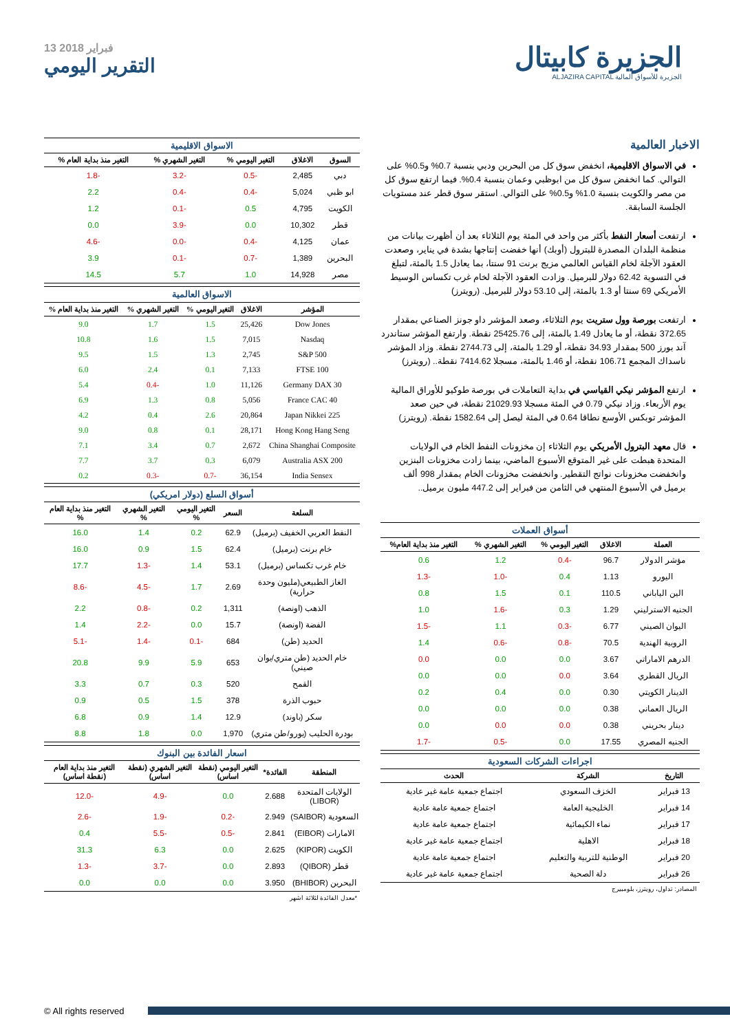13 فبراير 2018
التقرير اليومي
الجزيرة كابيتال
ALJAZIRA CAPITAL الجزيرة للأسواق المالية
الاسواق الاقليمية
| السوق | الاغلاق | التغير اليومي % | التغير الشهري % | التغير منذ بداية العام % |
| --- | --- | --- | --- | --- |
| دبي | 2,485 | -0.5 | -3.2 | -1.8 |
| ابو ظبي | 5,024 | -0.4 | -0.4 | 2.2 |
| الكويت | 4,795 | 0.5 | -0.1 | 1.2 |
| قطر | 10,302 | 0.0 | -3.9 | 0.0 |
| عمان | 4,125 | -0.4 | -0.0 | -4.6 |
| البحرين | 1,389 | -0.7 | -0.1 | 3.9 |
| مصر | 14,928 | 1.0 | 5.7 | 14.5 |
الاسواق العالمية
| المؤشر | الاغلاق | التغير اليومي % | التغير الشهري % | التغير منذ بداية العام % |
| --- | --- | --- | --- | --- |
| Dow Jones | 25,426 | 1.5 | 1.7 | 9.0 |
| Nasdaq | 7,015 | 1.5 | 1.6 | 10.8 |
| S&P 500 | 2,745 | 1.3 | 1.5 | 9.5 |
| FTSE 100 | 7,133 | 0.1 | 2.4 | 6.0 |
| Germany DAX 30 | 11,126 | 1.0 | -0.4 | 5.4 |
| France CAC 40 | 5,056 | 0.8 | 1.3 | 6.9 |
| Japan Nikkei 225 | 20,864 | 2.6 | 0.4 | 4.2 |
| Hong Kong Hang Seng | 28,171 | 0.1 | 0.8 | 9.0 |
| China Shanghai Composite | 2,672 | 0.7 | 3.4 | 7.1 |
| Australia ASX 200 | 6,079 | 0.3 | 3.7 | 7.7 |
| India Sensex | 36,154 | -0.7 | -0.3 | 0.2 |
أسواق السلع (دولار امريكي)
| السلعة | السعر | التغير اليومي % | التغير الشهري % | التغير منذ بداية العام % |
| --- | --- | --- | --- | --- |
| النفط العربي الخفيف (برميل) | 62.9 | 0.2 | 1.4 | 16.0 |
| خام برنت (برميل) | 62.4 | 1.5 | 0.9 | 16.0 |
| خام غرب تكساس (برميل) | 53.1 | 1.4 | -1.3 | 17.7 |
| الغاز الطبيعي(مليون وحدة حرارية) | 2.69 | 1.7 | -4.5 | -8.6 |
| الذهب (اونصة) | 1,311 | 0.2 | -0.8 | 2.2 |
| الفضة (اونصة) | 15.7 | 0.0 | -2.2 | 1.4 |
| الحديد (طن) | 684 | -0.1 | -1.4 | -5.1 |
| خام الحديد (طن متري/يوان صيني) | 653 | 5.9 | 9.9 | 20.8 |
| القمح | 520 | 0.3 | 0.7 | 3.3 |
| حبوب الذرة | 378 | 1.5 | 0.5 | 0.9 |
| سكر (باوند) | 12.9 | 1.4 | 0.9 | 6.8 |
| بودرة الحليب (يورو/طن متري) | 1,970 | 0.0 | 1.8 | 8.8 |
اسعار الفائدة بين البنوك
| المنطقة | الفائدة* | التغير اليومي (نقطة اساس) | التغير الشهري (نقطة اساس) | التغير منذ بداية العام (نقطة اساس) |
| --- | --- | --- | --- | --- |
| الولايات المتحدة (LIBOR) | 2.688 | 0.0 | -4.9 | -12.0 |
| السعودية (SAIBOR) | 2.949 | -0.2 | -1.9 | -2.6 |
| الامارات (EIBOR) | 2.841 | -0.5 | -5.5 | 0.4 |
| الكويت (KIPOR) | 2.625 | 0.0 | 6.3 | 31.3 |
| قطر (QIBOR) | 2.893 | 0.0 | -3.7 | -1.3 |
| البحرين (BHIBOR) | 3.950 | 0.0 | 0.0 | 0.0 |
*معدل الفائدة لثلاثة اشهر
الاخبار العالمية
في الاسواق الاقليمية، انخفض سوق كل من البحرين ودبي بنسبة 0.7% و0.5% على التوالي. كما انخفض سوق كل من ابوظبي وعمان بنسبة 0.4%. فيما ارتفع سوق كل من مصر والكويت بنسبة 1.0% و0.5% على التوالي. استقر سوق قطر عند مستويات الجلسة السابقة.
ارتفعت أسعار النفط بأكثر من واحد في المئة يوم الثلاثاء بعد أن أظهرت بيانات من منظمة البلدان المصدرة للبترول (أوبك) أنها خفضت إنتاجها بشدة في يناير، وصعدت العقود الآجلة لخام القياس العالمي مزيج برنت 91 سنتا، بما يعادل 1.5 بالمئة، لتبلغ في التسوية 62.42 دولار للبرميل. وزادت العقود الآجلة لخام غرب تكساس الوسيط الأمريكي 69 سنتا أو 1.3 بالمئة، إلى 53.10 دولار للبرميل. (رويترز)
ارتفعت بورصة وول ستريت يوم الثلاثاء، وصعد المؤشر داو جونز الصناعي بمقدار 372.65 نقطة، أو ما يعادل 1.49 بالمئة، إلى 25425.76 نقطة. وارتفع المؤشر ستاندرد آند بورز 500 بمقدار 34.93 نقطة، أو 1.29 بالمئة، إلى 2744.73 نقطة. وزاد المؤشر ناسداك المجمع 106.71 نقطة، أو 1.46 بالمئة، مسجلا 7414.62 نقطة.. (رويترز)
ارتفع المؤشر نيكي القياسي في بداية التعاملات في بورصة طوكيو للأوراق المالية يوم الأربعاء. وزاد نيكي 0.79 في المئة مسجلا 21029.93 نقطة، في حين صعد المؤشر توبكس الأوسع نطاقا 0.64 في المئة ليصل إلى 1582.64 نقطة. (رويترز)
قال معهد البترول الأمريكي يوم الثلاثاء إن مخزونات النفط الخام في الولايات المتحدة هبطت على غير المتوقع الأسبوع الماضي، بينما زادت مخزونات البنزين وانخفضت مخزونات نواتج التقطير. وانخفضت مخزونات الخام بمقدار 998 ألف برميل في الأسبوع المنتهي في الثامن من فبراير إلى 447.2 مليون برميل..
أسواق العملات
| العملة | الاغلاق | التغير اليومي % | التغير الشهري % | التغير منذ بداية العام% |
| --- | --- | --- | --- | --- |
| مؤشر الدولار | 96.7 | -0.4 | 1.2 | 0.6 |
| اليورو | 1.13 | 0.4 | -1.0 | -1.3 |
| الين الياباني | 110.5 | 0.1 | 1.5 | 0.8 |
| الجنيه الاسترليني | 1.29 | 0.3 | -1.6 | 1.0 |
| اليوان الصيني | 6.77 | -0.3 | 1.1 | -1.5 |
| الروبية الهندية | 70.5 | -0.8 | -0.6 | 1.4 |
| الدرهم الاماراتي | 3.67 | 0.0 | 0.0 | 0.0 |
| الريال القطري | 3.64 | 0.0 | 0.0 | 0.0 |
| الدينار الكويتي | 0.30 | 0.0 | 0.4 | 0.2 |
| الريال العماني | 0.38 | 0.0 | 0.0 | 0.0 |
| دينار بحريني | 0.38 | 0.0 | 0.0 | 0.0 |
| الجنيه المصري | 17.55 | 0.0 | -0.5 | -1.7 |
اجراءات الشركات السعودية
| التاريخ | الشركة | الحدث |
| --- | --- | --- |
| 13 فبراير | الخزف السعودي | اجتماع جمعية عامة غير عادية |
| 14 فبراير | الخليجية العامة | اجتماع جمعية عامة عادية |
| 17 فبراير | نماء الكيمائية | اجتماع جمعية عامة عادية |
| 18 فبراير | الاهلية | اجتماع جمعية عامة غير عادية |
| 20 فبراير | الوطنية للتربية والتعليم | اجتماع جمعية عامة عادية |
| 26 فبراير | دلة الصحية | اجتماع جمعية عامة غير عادية |
المصادر: تداول، رويترز، بلومبيرج
© All rights reserved